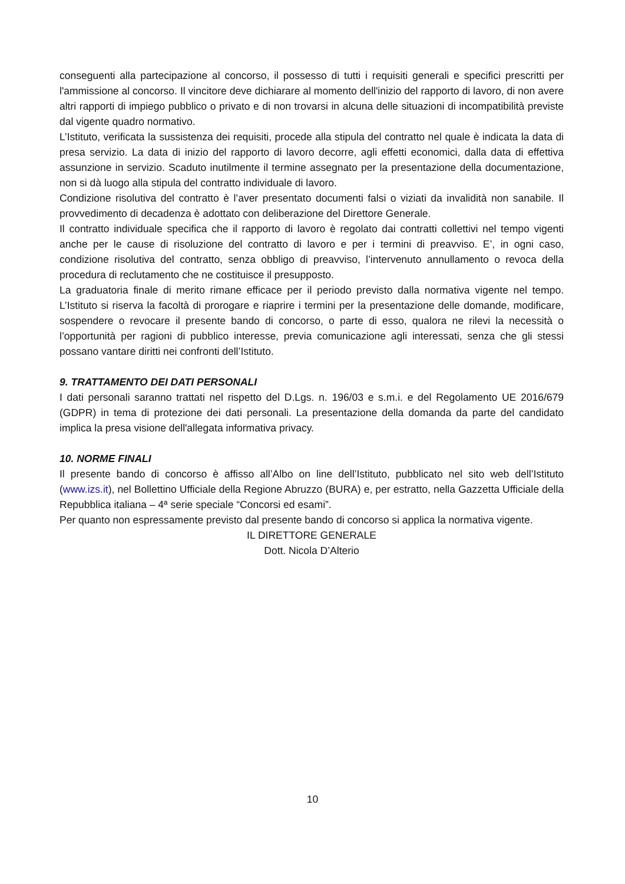conseguenti alla partecipazione al concorso, il possesso di tutti i requisiti generali e specifici prescritti per l'ammissione al concorso. Il vincitore deve dichiarare al momento dell'inizio del rapporto di lavoro, di non avere altri rapporti di impiego pubblico o privato e di non trovarsi in alcuna delle situazioni di incompatibilità previste dal vigente quadro normativo.
L’Istituto, verificata la sussistenza dei requisiti, procede alla stipula del contratto nel quale è indicata la data di presa servizio. La data di inizio del rapporto di lavoro decorre, agli effetti economici, dalla data di effettiva assunzione in servizio. Scaduto inutilmente il termine assegnato per la presentazione della documentazione, non si dà luogo alla stipula del contratto individuale di lavoro.
Condizione risolutiva del contratto è l’aver presentato documenti falsi o viziati da invalidità non sanabile. Il provvedimento di decadenza è adottato con deliberazione del Direttore Generale.
Il contratto individuale specifica che il rapporto di lavoro è regolato dai contratti collettivi nel tempo vigenti anche per le cause di risoluzione del contratto di lavoro e per i termini di preavviso. E’, in ogni caso, condizione risolutiva del contratto, senza obbligo di preavviso, l’intervenuto annullamento o revoca della procedura di reclutamento che ne costituisce il presupposto.
La graduatoria finale di merito rimane efficace per il periodo previsto dalla normativa vigente nel tempo. L’Istituto si riserva la facoltà di prorogare e riaprire i termini per la presentazione delle domande, modificare, sospendere o revocare il presente bando di concorso, o parte di esso, qualora ne rilevi la necessità o l’opportunità per ragioni di pubblico interesse, previa comunicazione agli interessati, senza che gli stessi possano vantare diritti nei confronti dell’Istituto.
9. TRATTAMENTO DEI DATI PERSONALI
I dati personali saranno trattati nel rispetto del D.Lgs. n. 196/03 e s.m.i. e del Regolamento UE 2016/679 (GDPR) in tema di protezione dei dati personali. La presentazione della domanda da parte del candidato implica la presa visione dell'allegata informativa privacy.
10. NORME FINALI
Il presente bando di concorso è affisso all’Albo on line dell’Istituto, pubblicato nel sito web dell’Istituto (www.izs.it), nel Bollettino Ufficiale della Regione Abruzzo (BURA) e, per estratto, nella Gazzetta Ufficiale della Repubblica italiana – 4ª serie speciale “Concorsi ed esami”.
Per quanto non espressamente previsto dal presente bando di concorso si applica la normativa vigente.
IL DIRETTORE GENERALE
Dott. Nicola D’Alterio
10